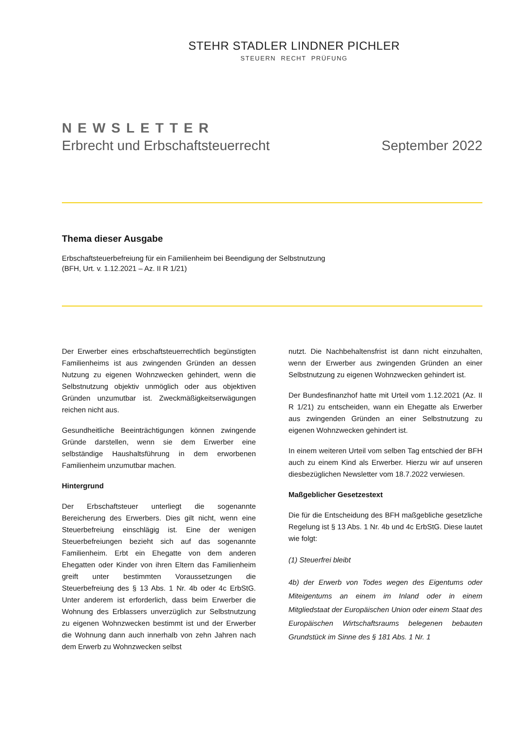STEHR STADLER LINDNER PICHLER
STEUERN RECHT PRÜFUNG
NEWSLETTER
Erbrecht und Erbschaftsteuerrecht September 2022
Thema dieser Ausgabe
Erbschaftsteuerbefreiung für ein Familienheim bei Beendigung der Selbstnutzung
(BFH, Urt. v. 1.12.2021 – Az. II R 1/21)
Der Erwerber eines erbschaftsteuerrechtlich begünstigten Familienheims ist aus zwingenden Gründen an dessen Nutzung zu eigenen Wohnzwecken gehindert, wenn die Selbstnutzung objektiv unmöglich oder aus objektiven Gründen unzumutbar ist. Zweckmäßigkeitserwägungen reichen nicht aus.
Gesundheitliche Beeinträchtigungen können zwingende Gründe darstellen, wenn sie dem Erwerber eine selbständige Haushaltsführung in dem erworbenen Familienheim unzumutbar machen.
Hintergrund
Der Erbschaftsteuer unterliegt die sogenannte Bereicherung des Erwerbers. Dies gilt nicht, wenn eine Steuerbefreiung einschlägig ist. Eine der wenigen Steuerbefreiungen bezieht sich auf das sogenannte Familienheim. Erbt ein Ehegatte von dem anderen Ehegatten oder Kinder von ihren Eltern das Familienheim greift unter bestimmten Voraussetzungen die Steuerbefreiung des § 13 Abs. 1 Nr. 4b oder 4c ErbStG. Unter anderem ist erforderlich, dass beim Erwerber die Wohnung des Erblassers unverzüglich zur Selbstnutzung zu eigenen Wohnzwecken bestimmt ist und der Erwerber die Wohnung dann auch innerhalb von zehn Jahren nach dem Erwerb zu Wohnzwecken selbst
nutzt. Die Nachbehaltensfrist ist dann nicht einzuhalten, wenn der Erwerber aus zwingenden Gründen an einer Selbstnutzung zu eigenen Wohnzwecken gehindert ist.
Der Bundesfinanzhof hatte mit Urteil vom 1.12.2021 (Az. II R 1/21) zu entscheiden, wann ein Ehegatte als Erwerber aus zwingenden Gründen an einer Selbstnutzung zu eigenen Wohnzwecken gehindert ist.
In einem weiteren Urteil vom selben Tag entschied der BFH auch zu einem Kind als Erwerber. Hierzu wir auf unseren diesbezüglichen Newsletter vom 18.7.2022 verwiesen.
Maßgeblicher Gesetzestext
Die für die Entscheidung des BFH maßgebliche gesetzliche Regelung ist § 13 Abs. 1 Nr. 4b und 4c ErbStG. Diese lautet wie folgt:
(1) Steuerfrei bleibt
4b) der Erwerb von Todes wegen des Eigentums oder Miteigentums an einem im Inland oder in einem Mitgliedstaat der Europäischen Union oder einem Staat des Europäischen Wirtschaftsraums belegenen bebauten Grundstück im Sinne des § 181 Abs. 1 Nr. 1